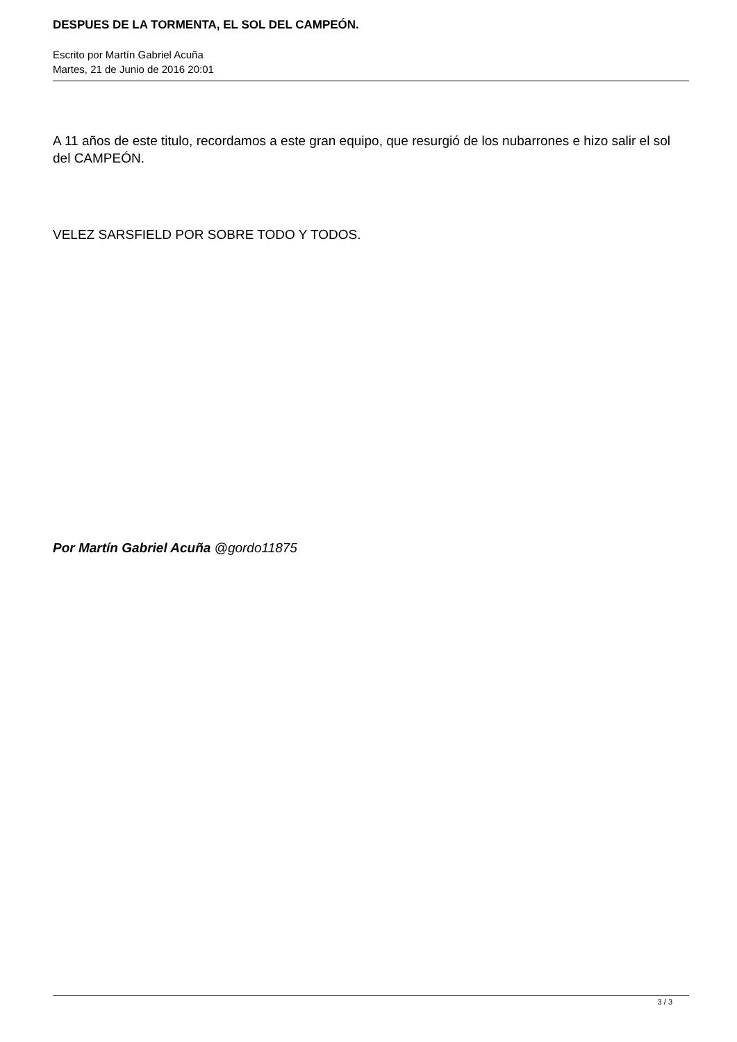DESPUES DE LA TORMENTA, EL SOL DEL CAMPEÓN.
Escrito por Martín Gabriel Acuña
Martes, 21 de Junio de 2016 20:01
A 11 años de este titulo, recordamos a este gran equipo, que resurgió de los nubarrones e hizo salir el sol del CAMPEÓN.
VELEZ SARSFIELD POR SOBRE TODO Y TODOS.
Por Martín Gabriel Acuña @gordo11875
3 / 3